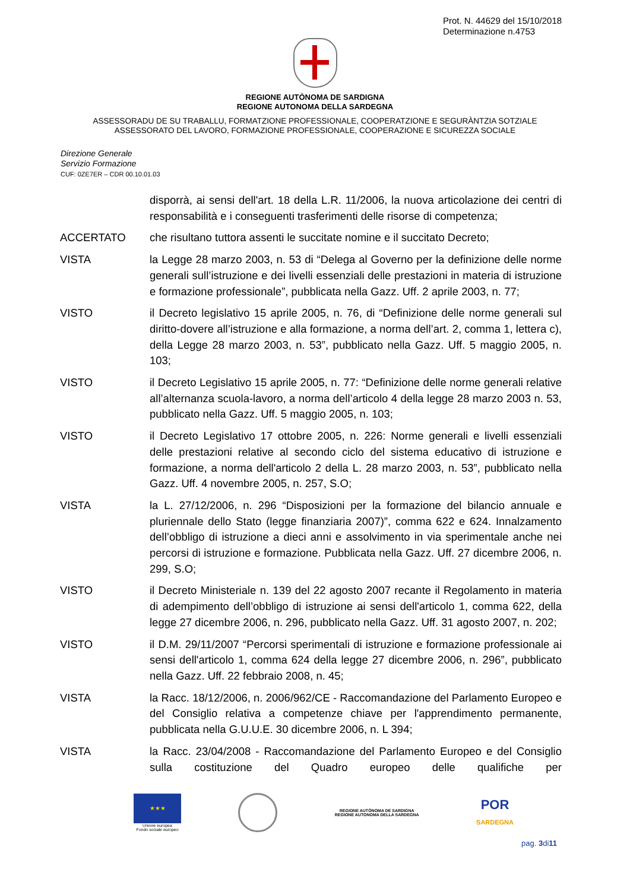Prot. N. 44629 del 15/10/2018
Determinazione n.4753
REGIONE AUTÒNOMA DE SARDIGNA
REGIONE AUTONOMA DELLA SARDEGNA
ASSESSORADU DE SU TRABALLU, FORMATZIONE PROFESSIONALE, COOPERATZIONE E SEGURÀNTZIA SOTZIALE
ASSESSORATO DEL LAVORO, FORMAZIONE PROFESSIONALE, COOPERAZIONE E SICUREZZA SOCIALE
Direzione Generale
Servizio Formazione
CUF: 0ZE7ER – CDR 00.10.01.03
disporrà, ai sensi dell'art. 18 della L.R. 11/2006, la nuova articolazione dei centri di responsabilità e i conseguenti trasferimenti delle risorse di competenza;
ACCERTATO che risultano tuttora assenti le succitate nomine e il succitato Decreto;
VISTA la Legge 28 marzo 2003, n. 53 di “Delega al Governo per la definizione delle norme generali sull’istruzione e dei livelli essenziali delle prestazioni in materia di istruzione e formazione professionale”, pubblicata nella Gazz. Uff. 2 aprile 2003, n. 77;
VISTO il Decreto legislativo 15 aprile 2005, n. 76, di “Definizione delle norme generali sul diritto-dovere all’istruzione e alla formazione, a norma dell’art. 2, comma 1, lettera c), della Legge 28 marzo 2003, n. 53”, pubblicato nella Gazz. Uff. 5 maggio 2005, n. 103;
VISTO il Decreto Legislativo 15 aprile 2005, n. 77: “Definizione delle norme generali relative all’alternanza scuola-lavoro, a norma dell’articolo 4 della legge 28 marzo 2003 n. 53, pubblicato nella Gazz. Uff. 5 maggio 2005, n. 103;
VISTO il Decreto Legislativo 17 ottobre 2005, n. 226: Norme generali e livelli essenziali delle prestazioni relative al secondo ciclo del sistema educativo di istruzione e formazione, a norma dell'articolo 2 della L. 28 marzo 2003, n. 53”, pubblicato nella Gazz. Uff. 4 novembre 2005, n. 257, S.O;
VISTA la L. 27/12/2006, n. 296 “Disposizioni per la formazione del bilancio annuale e pluriennale dello Stato (legge finanziaria 2007)”, comma 622 e 624. Innalzamento dell’obbligo di istruzione a dieci anni e assolvimento in via sperimentale anche nei percorsi di istruzione e formazione. Pubblicata nella Gazz. Uff. 27 dicembre 2006, n. 299, S.O;
VISTO il Decreto Ministeriale n. 139 del 22 agosto 2007 recante il Regolamento in materia di adempimento dell’obbligo di istruzione ai sensi dell'articolo 1, comma 622, della legge 27 dicembre 2006, n. 296, pubblicato nella Gazz. Uff. 31 agosto 2007, n. 202;
VISTO il D.M. 29/11/2007 “Percorsi sperimentali di istruzione e formazione professionale ai sensi dell'articolo 1, comma 624 della legge 27 dicembre 2006, n. 296”, pubblicato nella Gazz. Uff. 22 febbraio 2008, n. 45;
VISTA la Racc. 18/12/2006, n. 2006/962/CE - Raccomandazione del Parlamento Europeo e del Consiglio relativa a competenze chiave per l'apprendimento permanente, pubblicata nella G.U.U.E. 30 dicembre 2006, n. L 394;
VISTA la Racc. 23/04/2008 - Raccomandazione del Parlamento Europeo e del Consiglio sulla costituzione del Quadro europeo delle qualifiche per
★★★
Unione europea
Fondo sociale europeo
REGIONE AUTÒNOMA DE SARDIGNA
REGIONE AUTONOMA DELLA SARDEGNA
POR
SARDEGNA
pag. 3di11